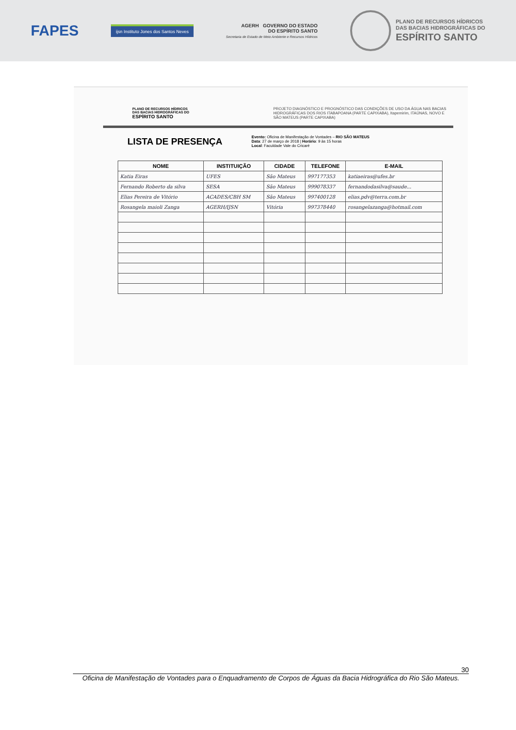FAPES
ijsn Instituto Jones dos Santos Neves
AGERH GOVERNO DO ESTADO
DO ESPÍRITO SANTO
Secretaria de Estado de Meio Ambiente e Recursos Hídricos
PLANO DE RECURSOS HÍDRICOS
DAS BACIAS HIDROGRÁFICAS DO
ESPÍRITO SANTO
PLANO DE RECURSOS HÍDRICOS
DAS BACIAS HIDROGRÁFICAS DO
ESPÍRITO SANTO
PROJETO DIAGNÓSTICO E PROGNÓSTICO DAS CONDIÇÕES DE USO DA ÁGUA NAS BACIAS HIDROGRÁFICAS DOS RIOS ITABAPOANA (PARTE CAPIXABA), Itapemirim, ITAÚNAS, NOVO E SÃO MATEUS (PARTE CAPIXABA)
LISTA DE PRESENÇA
Evento: Oficina de Manifestação de Vontades – RIO SÃO MATEUS
Data: 27 de março de 2018 | Horário: 9 às 15 horas
Local: Faculdade Vale do Cricaré
| NOME | INSTITUIÇÃO | CIDADE | TELEFONE | E-MAIL |
| --- | --- | --- | --- | --- |
| Katia Eiras | UFES | São Mateus | 997177353 | katiaeiras@ufes.br |
| Fernando Roberto da silva | SESA | São Mateus | 999078337 | fernandodasilva@saude... |
| Elias Pereira de Vitório | ACADES/CBH SM | São Mateus | 997400128 | elias.pdv@terra.com.br |
| Rosangela maioli Zanga | AGERH/IJSN | Vitória | 997378440 | rosangelazanga@hotmail.com |
30
Oficina de Manifestação de Vontades para o Enquadramento de Corpos de Águas da Bacia Hidrográfica do Rio São Mateus.